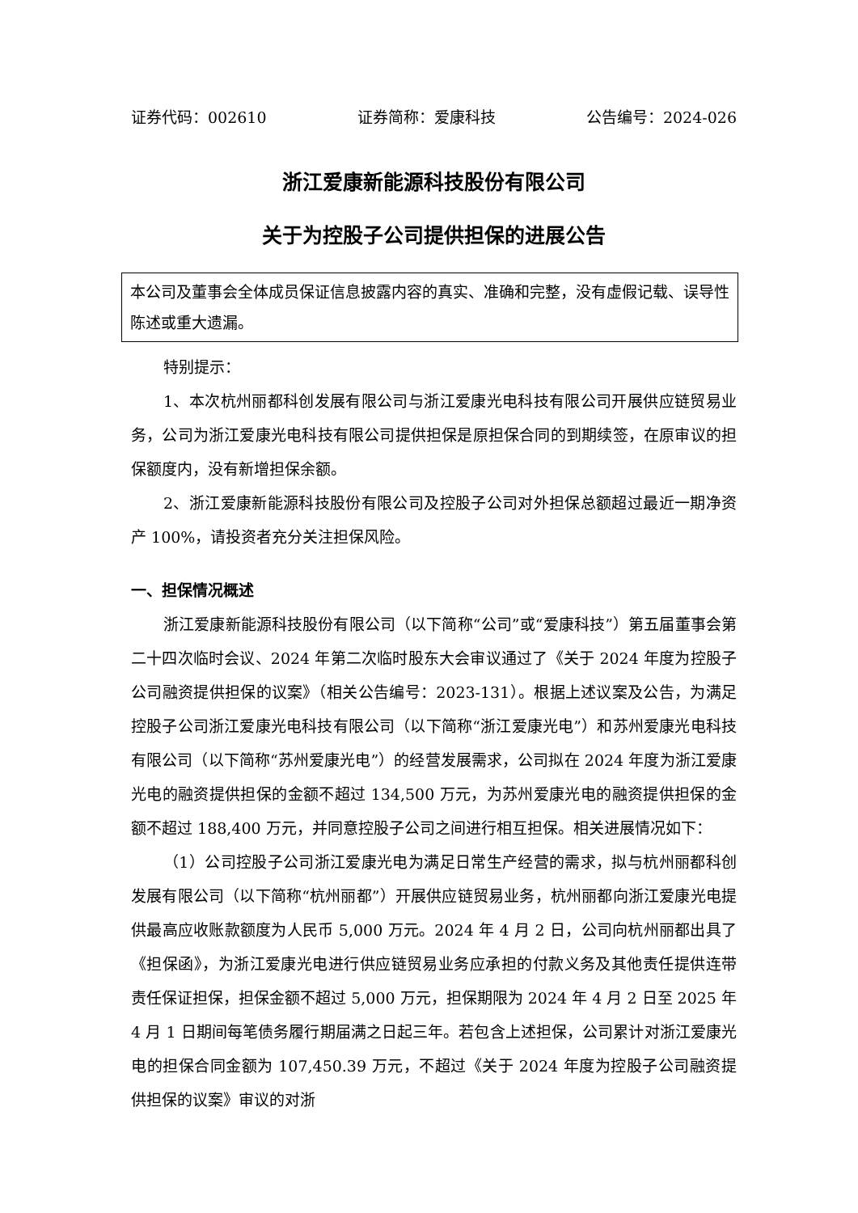证券代码：002610 证券简称：爱康科技 公告编号：2024-026
浙江爱康新能源科技股份有限公司
关于为控股子公司提供担保的进展公告
本公司及董事会全体成员保证信息披露内容的真实、准确和完整，没有虚假记载、误导性陈述或重大遗漏。
特别提示：
1、本次杭州丽都科创发展有限公司与浙江爱康光电科技有限公司开展供应链贸易业务，公司为浙江爱康光电科技有限公司提供担保是原担保合同的到期续签，在原审议的担保额度内，没有新增担保余额。
2、浙江爱康新能源科技股份有限公司及控股子公司对外担保总额超过最近一期净资产 100%，请投资者充分关注担保风险。
一、担保情况概述
浙江爱康新能源科技股份有限公司（以下简称“公司”或“爱康科技”）第五届董事会第二十四次临时会议、2024 年第二次临时股东大会审议通过了《关于 2024 年度为控股子公司融资提供担保的议案》（相关公告编号：2023-131）。根据上述议案及公告，为满足控股子公司浙江爱康光电科技有限公司（以下简称“浙江爱康光电”）和苏州爱康光电科技有限公司（以下简称“苏州爱康光电”）的经营发展需求，公司拟在 2024 年度为浙江爱康光电的融资提供担保的金额不超过 134,500 万元，为苏州爱康光电的融资提供担保的金额不超过 188,400 万元，并同意控股子公司之间进行相互担保。相关进展情况如下：
（1）公司控股子公司浙江爱康光电为满足日常生产经营的需求，拟与杭州丽都科创发展有限公司（以下简称“杭州丽都”）开展供应链贸易业务，杭州丽都向浙江爱康光电提供最高应收账款额度为人民币 5,000 万元。2024 年 4 月 2 日，公司向杭州丽都出具了《担保函》，为浙江爱康光电进行供应链贸易业务应承担的付款义务及其他责任提供连带责任保证担保，担保金额不超过 5,000 万元，担保期限为 2024 年 4 月 2 日至 2025 年 4 月 1 日期间每笔债务履行期届满之日起三年。若包含上述担保，公司累计对浙江爱康光电的担保合同金额为 107,450.39 万元，不超过《关于 2024 年度为控股子公司融资提供担保的议案》审议的对浙